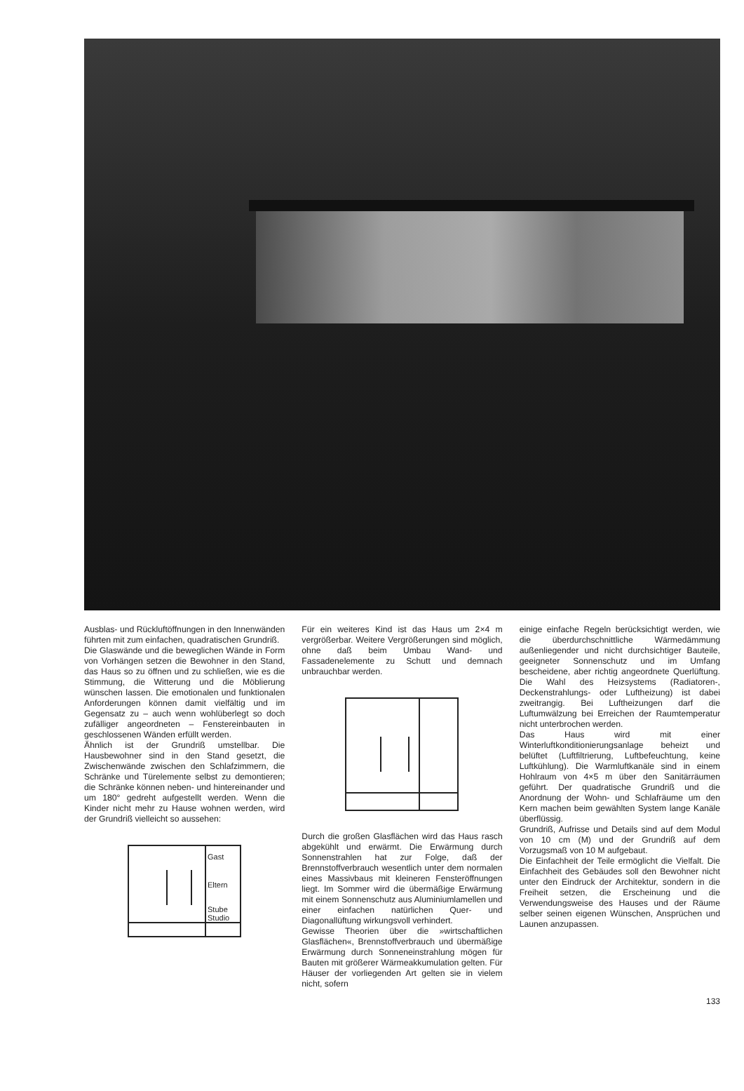Ausblas- und Rückluftöffnungen in den Innenwänden führten mit zum einfachen, quadratischen Grundriß.
Die Glaswände und die beweglichen Wände in Form von Vorhängen setzen die Bewohner in den Stand, das Haus so zu öffnen und zu schließen, wie es die Stimmung, die Witterung und die Möblierung wünschen lassen. Die emotionalen und funktionalen Anforderungen können damit vielfältig und im Gegensatz zu – auch wenn wohlüberlegt so doch zufälliger angeordneten – Fenstereinbauten in geschlossenen Wänden erfüllt werden.
Ähnlich ist der Grundriß umstellbar. Die Hausbewohner sind in den Stand gesetzt, die Zwischenwände zwischen den Schlafzimmern, die Schränke und Türelemente selbst zu demontieren; die Schränke können neben- und hintereinander und um 180° gedreht aufgestellt werden. Wenn die Kinder nicht mehr zu Hause wohnen werden, wird der Grundriß vielleicht so aussehen:
Gast
Eltern
Stube
Studio
Für ein weiteres Kind ist das Haus um 2×4 m vergrößerbar. Weitere Vergrößerungen sind möglich, ohne daß beim Umbau Wand- und Fassadenelemente zu Schutt und demnach unbrauchbar werden.
Durch die großen Glasflächen wird das Haus rasch abgekühlt und erwärmt. Die Erwärmung durch Sonnenstrahlen hat zur Folge, daß der Brennstoffverbrauch wesentlich unter dem normalen eines Massivbaus mit kleineren Fensteröffnungen liegt. Im Sommer wird die übermäßige Erwärmung mit einem Sonnenschutz aus Aluminiumlamellen und einer einfachen natürlichen Quer- und Diagonallüftung wirkungsvoll verhindert.
Gewisse Theorien über die »wirtschaftlichen Glasflächen«, Brennstoffverbrauch und übermäßige Erwärmung durch Sonneneinstrahlung mögen für Bauten mit größerer Wärmeakkumulation gelten. Für Häuser der vorliegenden Art gelten sie in vielem nicht, sofern
einige einfache Regeln berücksichtigt werden, wie die überdurchschnittliche Wärmedämmung außenliegender und nicht durchsichtiger Bauteile, geeigneter Sonnenschutz und im Umfang bescheidene, aber richtig angeordnete Querlüftung. Die Wahl des Heizsystems (Radiatoren-, Deckenstrahlungs- oder Luftheizung) ist dabei zweitrangig. Bei Luftheizungen darf die Luftumwälzung bei Erreichen der Raumtemperatur nicht unterbrochen werden.
Das Haus wird mit einer Winterluftkonditionierungsanlage beheizt und belüftet (Luftfiltrierung, Luftbefeuchtung, keine Luftkühlung). Die Warmluftkanäle sind in einem Hohlraum von 4×5 m über den Sanitärräumen geführt. Der quadratische Grundriß und die Anordnung der Wohn- und Schlafräume um den Kern machen beim gewählten System lange Kanäle überflüssig.
Grundriß, Aufrisse und Details sind auf dem Modul von 10 cm (M) und der Grundriß auf dem Vorzugsmaß von 10 M aufgebaut.
Die Einfachheit der Teile ermöglicht die Vielfalt. Die Einfachheit des Gebäudes soll den Bewohner nicht unter den Eindruck der Architektur, sondern in die Freiheit setzen, die Erscheinung und die Verwendungsweise des Hauses und der Räume selber seinen eigenen Wünschen, Ansprüchen und Launen anzupassen.
133